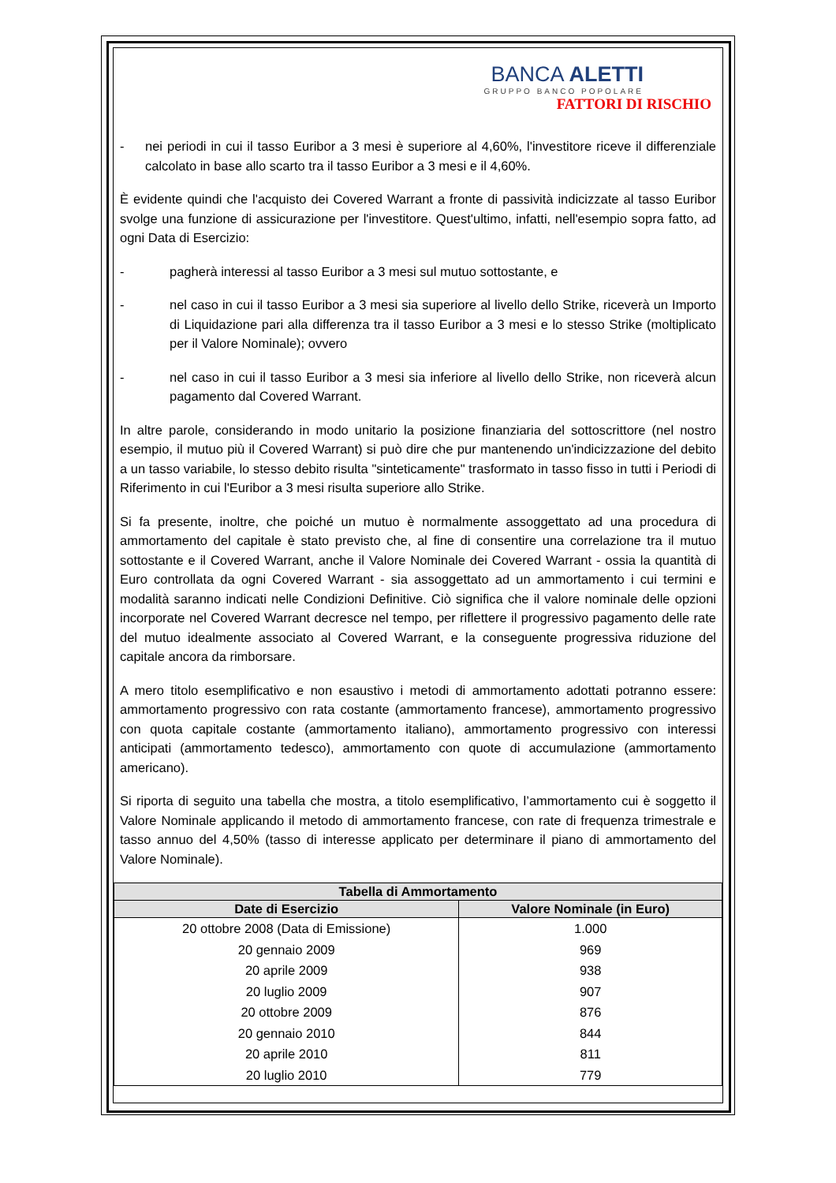BANCA ALETTI
GRUPPO BANCO POPOLARE
FATTORI DI RISCHIO
- nei periodi in cui il tasso Euribor a 3 mesi è superiore al 4,60%, l'investitore riceve il differenziale calcolato in base allo scarto tra il tasso Euribor a 3 mesi e il 4,60%.
È evidente quindi che l'acquisto dei Covered Warrant a fronte di passività indicizzate al tasso Euribor svolge una funzione di assicurazione per l'investitore. Quest'ultimo, infatti, nell'esempio sopra fatto, ad ogni Data di Esercizio:
- pagherà interessi al tasso Euribor a 3 mesi sul mutuo sottostante, e
- nel caso in cui il tasso Euribor a 3 mesi sia superiore al livello dello Strike, riceverà un Importo di Liquidazione pari alla differenza tra il tasso Euribor a 3 mesi e lo stesso Strike (moltiplicato per il Valore Nominale); ovvero
- nel caso in cui il tasso Euribor a 3 mesi sia inferiore al livello dello Strike, non riceverà alcun pagamento dal Covered Warrant.
In altre parole, considerando in modo unitario la posizione finanziaria del sottoscrittore (nel nostro esempio, il mutuo più il Covered Warrant) si può dire che pur mantenendo un'indicizzazione del debito a un tasso variabile, lo stesso debito risulta "sinteticamente" trasformato in tasso fisso in tutti i Periodi di Riferimento in cui l'Euribor a 3 mesi risulta superiore allo Strike.
Si fa presente, inoltre, che poiché un mutuo è normalmente assoggettato ad una procedura di ammortamento del capitale è stato previsto che, al fine di consentire una correlazione tra il mutuo sottostante e il Covered Warrant, anche il Valore Nominale dei Covered Warrant - ossia la quantità di Euro controllata da ogni Covered Warrant - sia assoggettato ad un ammortamento i cui termini e modalità saranno indicati nelle Condizioni Definitive. Ciò significa che il valore nominale delle opzioni incorporate nel Covered Warrant decresce nel tempo, per riflettere il progressivo pagamento delle rate del mutuo idealmente associato al Covered Warrant, e la conseguente progressiva riduzione del capitale ancora da rimborsare.
A mero titolo esemplificativo e non esaustivo i metodi di ammortamento adottati potranno essere: ammortamento progressivo con rata costante (ammortamento francese), ammortamento progressivo con quota capitale costante (ammortamento italiano), ammortamento progressivo con interessi anticipati (ammortamento tedesco), ammortamento con quote di accumulazione (ammortamento americano).
Si riporta di seguito una tabella che mostra, a titolo esemplificativo, l’ammortamento cui è soggetto il Valore Nominale applicando il metodo di ammortamento francese, con rate di frequenza trimestrale e tasso annuo del 4,50% (tasso di interesse applicato per determinare il piano di ammortamento del Valore Nominale).
| Tabella di Ammortamento | |
| --- | --- |
| Date di Esercizio | Valore Nominale (in Euro) |
| 20 ottobre 2008 (Data di Emissione) | 1.000 |
| 20 gennaio 2009 | 969 |
| 20 aprile 2009 | 938 |
| 20 luglio 2009 | 907 |
| 20 ottobre 2009 | 876 |
| 20 gennaio 2010 | 844 |
| 20 aprile 2010 | 811 |
| 20 luglio 2010 | 779 |